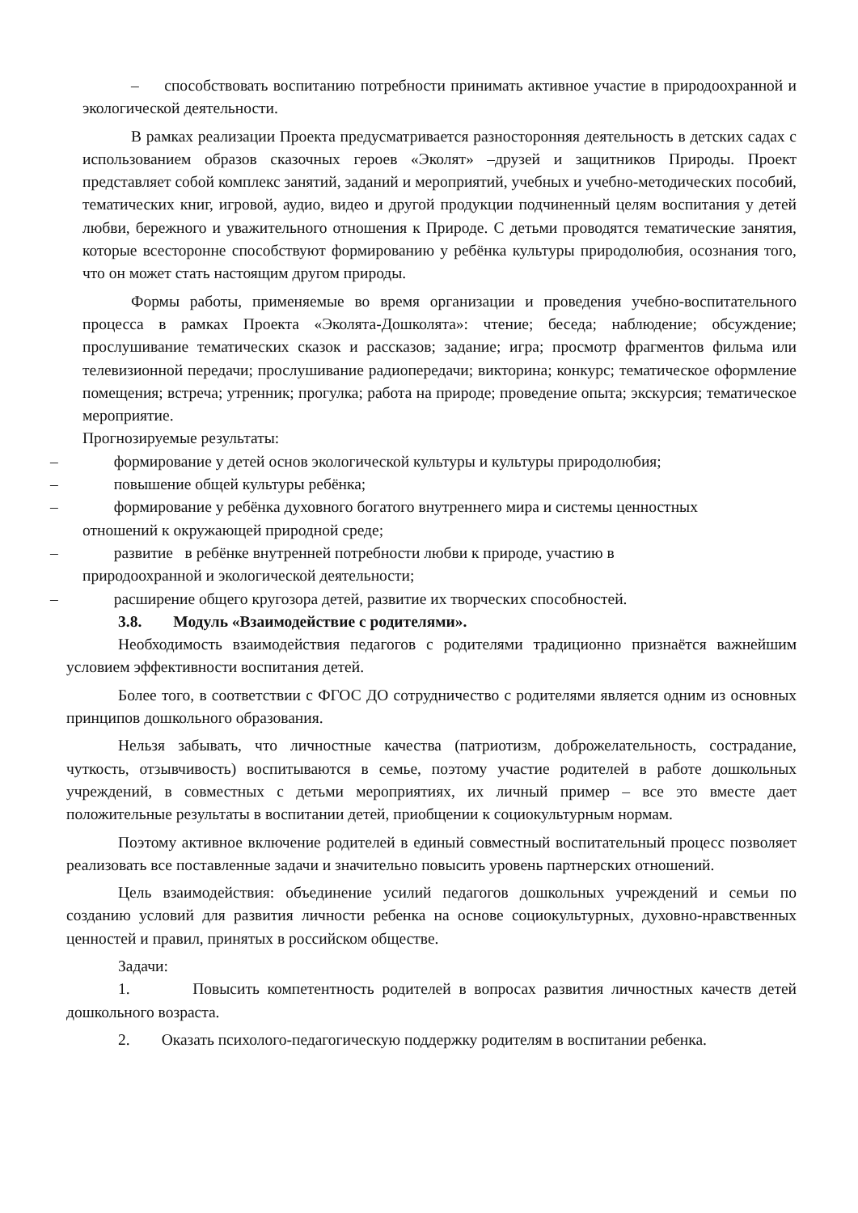– способствовать воспитанию потребности принимать активное участие в природоохранной и экологической деятельности.
В рамках реализации Проекта предусматривается разносторонняя деятельность в детских садах с использованием образов сказочных героев «Эколят» –друзей и защитников Природы. Проект представляет собой комплекс занятий, заданий и мероприятий, учебных и учебно-методических пособий, тематических книг, игровой, аудио, видео и другой продукции подчиненный целям воспитания у детей любви, бережного и уважительного отношения к Природе. С детьми проводятся тематические занятия, которые всесторонне способствуют формированию у ребёнка культуры природолюбия, осознания того, что он может стать настоящим другом природы.
Формы работы, применяемые во время организации и проведения учебно-воспитательного процесса в рамках Проекта «Эколята-Дошколята»: чтение; беседа; наблюдение; обсуждение; прослушивание тематических сказок и рассказов; задание; игра; просмотр фрагментов фильма или телевизионной передачи; прослушивание радиопередачи; викторина; конкурс; тематическое оформление помещения; встреча; утренник; прогулка; работа на природе; проведение опыта; экскурсия; тематическое мероприятие.
Прогнозируемые результаты:
– формирование у детей основ экологической культуры и культуры природолюбия;
– повышение общей культуры ребёнка;
– формирование у ребёнка духовного богатого внутреннего мира и системы ценностных
отношений к окружающей природной среде;
– развитие в ребёнке внутренней потребности любви к природе, участию в
природоохранной и экологической деятельности;
– расширение общего кругозора детей, развитие их творческих способностей.
3.8. Модуль «Взаимодействие с родителями».
Необходимость взаимодействия педагогов с родителями традиционно признаётся важнейшим условием эффективности воспитания детей.
Более того, в соответствии с ФГОС ДО сотрудничество с родителями является одним из основных принципов дошкольного образования.
Нельзя забывать, что личностные качества (патриотизм, доброжелательность, сострадание, чуткость, отзывчивость) воспитываются в семье, поэтому участие родителей в работе дошкольных учреждений, в совместных с детьми мероприятиях, их личный пример – все это вместе дает положительные результаты в воспитании детей, приобщении к социокультурным нормам.
Поэтому активное включение родителей в единый совместный воспитательный процесс позволяет реализовать все поставленные задачи и значительно повысить уровень партнерских отношений.
Цель взаимодействия: объединение усилий педагогов дошкольных учреждений и семьи по созданию условий для развития личности ребенка на основе социокультурных, духовно-нравственных ценностей и правил, принятых в российском обществе.
Задачи:
1. Повысить компетентность родителей в вопросах развития личностных качеств детей дошкольного возраста.
2. Оказать психолого-педагогическую поддержку родителям в воспитании ребенка.